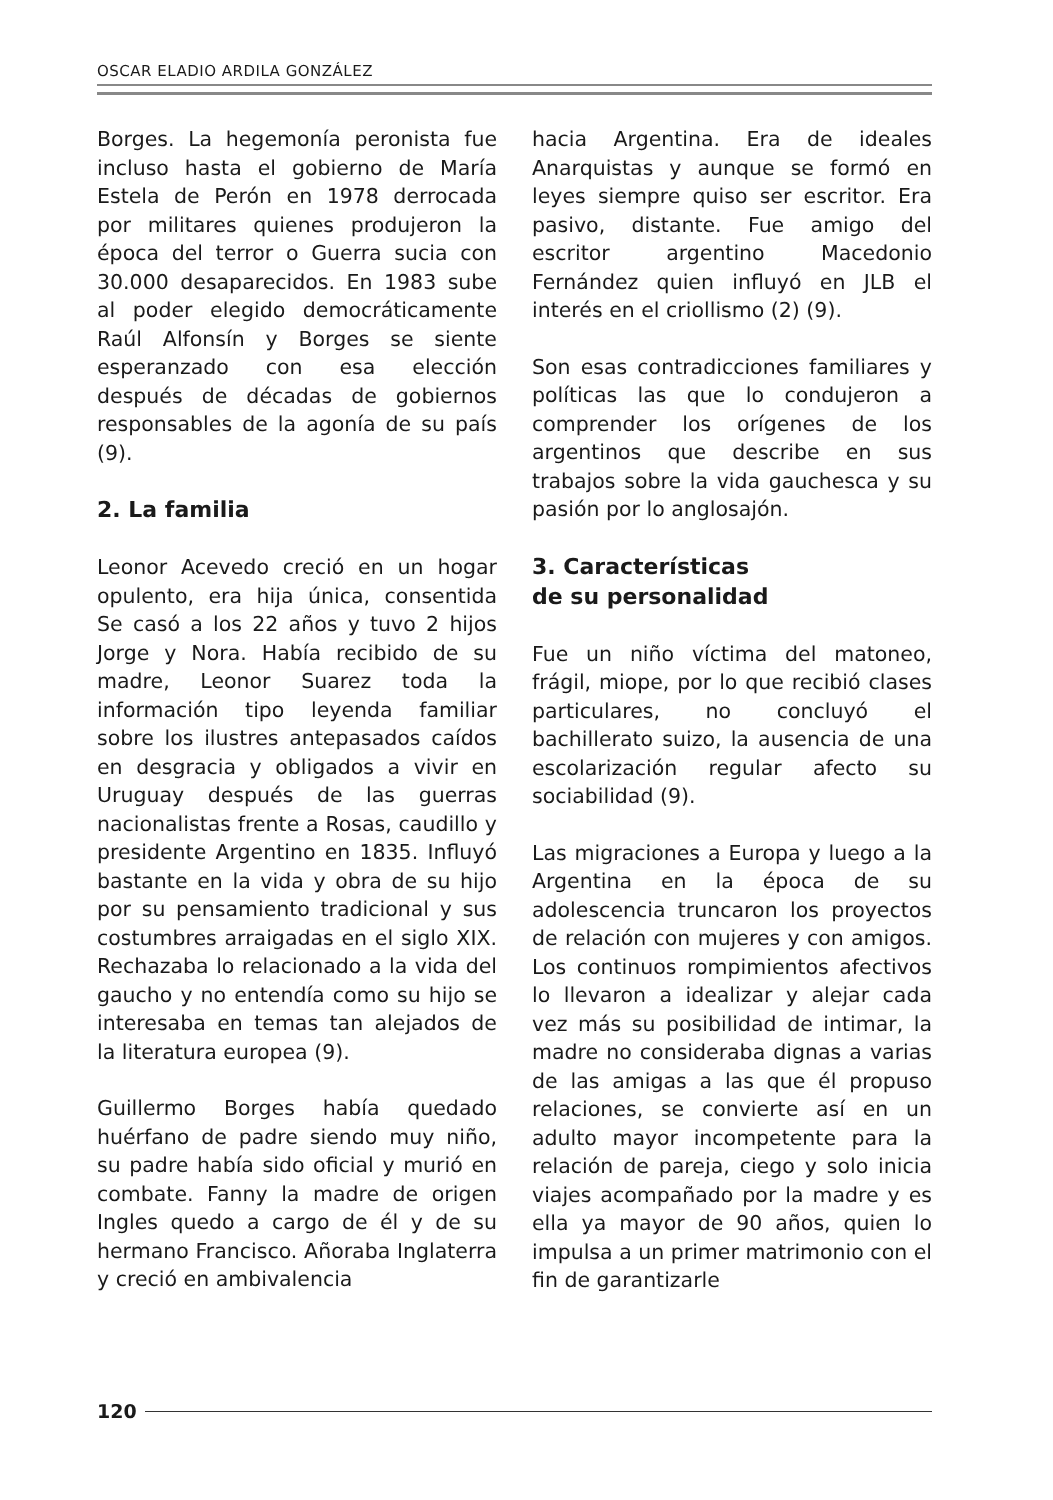OSCAR ELADIO ARDILA GONZÁLEZ
Borges. La hegemonía peronista fue incluso hasta el gobierno de María Estela de Perón en 1978 derrocada por militares quienes produjeron la época del terror o Guerra sucia con 30.000 desaparecidos. En 1983 sube al poder elegido democráticamente Raúl Alfonsín y Borges se siente esperanzado con esa elección después de décadas de gobiernos responsables de la agonía de su país (9).
2. La familia
Leonor Acevedo creció en un hogar opulento, era hija única, consentida Se casó a los 22 años y tuvo 2 hijos Jorge y Nora. Había recibido de su madre, Leonor Suarez toda la información tipo leyenda familiar sobre los ilustres antepasados caídos en desgracia y obligados a vivir en Uruguay después de las guerras nacionalistas frente a Rosas, caudillo y presidente Argentino en 1835. Influyó bastante en la vida y obra de su hijo por su pensamiento tradicional y sus costumbres arraigadas en el siglo XIX. Rechazaba lo relacionado a la vida del gaucho y no entendía como su hijo se interesaba en temas tan alejados de la literatura europea (9).
Guillermo Borges había quedado huérfano de padre siendo muy niño, su padre había sido oficial y murió en combate. Fanny la madre de origen Ingles quedo a cargo de él y de su hermano Francisco. Añoraba Inglaterra y creció en ambivalencia
hacia Argentina. Era de ideales Anarquistas y aunque se formó en leyes siempre quiso ser escritor. Era pasivo, distante. Fue amigo del escritor argentino Macedonio Fernández quien influyó en JLB el interés en el criollismo (2) (9).
Son esas contradicciones familiares y políticas las que lo condujeron a comprender los orígenes de los argentinos que describe en sus trabajos sobre la vida gauchesca y su pasión por lo anglosajón.
3. Características
de su personalidad
Fue un niño víctima del matoneo, frágil, miope, por lo que recibió clases particulares, no concluyó el bachillerato suizo, la ausencia de una escolarización regular afecto su sociabilidad (9).
Las migraciones a Europa y luego a la Argentina en la época de su adolescencia truncaron los proyectos de relación con mujeres y con amigos. Los continuos rompimientos afectivos lo llevaron a idealizar y alejar cada vez más su posibilidad de intimar, la madre no consideraba dignas a varias de las amigas a las que él propuso relaciones, se convierte así en un adulto mayor incompetente para la relación de pareja, ciego y solo inicia viajes acompañado por la madre y es ella ya mayor de 90 años, quien lo impulsa a un primer matrimonio con el fin de garantizarle
120